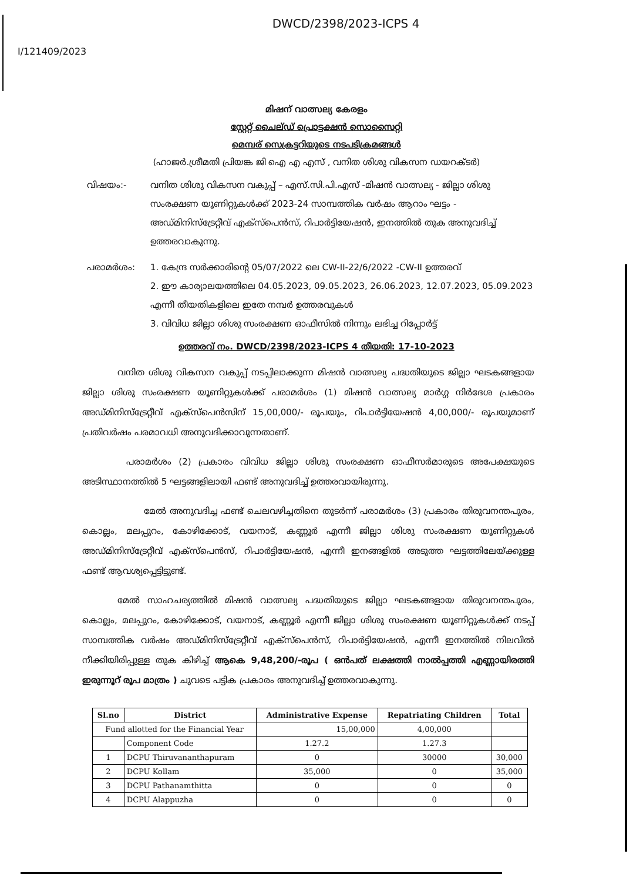DWCD/2398/2023-ICPS 4
I/121409/2023
മിഷന് വാത്സല്യ കേരളം
സ്റ്റേറ്റ് ചൈല്ഡ് പ്രൊട്ടക്ഷൻ സൊസൈറ്റി
മെമ്പര് സെക്രട്ടറിയുടെ നടപടിക്രമങ്ങൾ
(ഹാജർ.ശ്രീമതി പ്രിയങ്ക ജി ഐ എ എസ് , വനിത ശിശു വികസന ഡയറക്ടർ)
വിഷയം:- വനിത ശിശു വികസന വകുപ്പ് – എസ്.സി.പി.എസ് -മിഷൻ വാത്സല്യ - ജില്ലാ ശിശു സംരക്ഷണ യൂണിറ്റുകൾക്ക് 2023-24 സാമ്പത്തിക വർഷം ആറാം ഘട്ടം - അഡ്മിനിസ്ട്രേറ്റീവ് എക്സ്പെൻസ്, റിപാർട്ടിയേഷൻ, ഇനത്തിൽ തുക അനുവദിച്ച് ഉത്തരവാകുന്നു.
പരാമർശം: 1. കേന്ദ്ര സർക്കാരിന്റെ 05/07/2022 ലെ CW-II-22/6/2022 -CW-II ഉത്തരവ്
2. ഈ കാര്യാലയത്തിലെ 04.05.2023, 09.05.2023, 26.06.2023, 12.07.2023, 05.09.2023 എന്നീ തീയതികളിലെ ഇതേ നമ്പർ ഉത്തരവുകൾ
3. വിവിധ ജില്ലാ ശിശു സംരക്ഷണ ഓഫീസിൽ നിന്നും ലഭിച്ച റിപ്പോർട്ട്
ഉത്തരവ് നം. DWCD/2398/2023-ICPS 4 തീയതി: 17-10-2023
    വനിത ശിശു വികസന വകുപ്പ് നടപ്പിലാക്കുന്ന മിഷൻ വാത്സല്യ പദ്ധതിയുടെ ജില്ലാ ഘടകങ്ങളായ ജില്ലാ ശിശു സംരക്ഷണ യൂണിറ്റുകൾക്ക് പരാമർശം (1) മിഷൻ വാത്സല്യ മാർഗ്ഗ നിർദേശ പ്രകാരം അഡ്മിനിസ്ട്രേറ്റീവ് എക്സ്പെൻസിന് 15,00,000/- രൂപയും, റിപാർട്ടിയേഷൻ 4,00,000/- രൂപയുമാണ് പ്രതിവർഷം പരമാവധി അനുവദിക്കാവുന്നതാണ്.
     പരാമർശം (2) പ്രകാരം വിവിധ ജില്ലാ ശിശു സംരക്ഷണ ഓഫീസർമാരുടെ അപേക്ഷയുടെ അടിസ്ഥാനത്തിൽ 5 ഘട്ടങ്ങളിലായി ഫണ്ട് അനുവദിച്ച് ഉത്തരവായിരുന്നു.
       മേൽ അനുവദിച്ച ഫണ്ട് ചെലവഴിച്ചതിനെ തുടർന്ന് പരാമർശം (3) പ്രകാരം തിരുവനന്തപുരം, കൊല്ലം, മലപ്പുറം, കോഴിക്കോട്, വയനാട്, കണ്ണൂർ എന്നീ ജില്ലാ ശിശു സംരക്ഷണ യൂണിറ്റുകൾ അഡ്മിനിസ്ട്രേറ്റീവ് എക്സ്പെൻസ്, റിപാർട്ടിയേഷൻ, എന്നീ ഇനങ്ങളിൽ അടുത്ത ഘട്ടത്തിലേയ്ക്കുള്ള ഫണ്ട് ആവശ്യപ്പെട്ടിട്ടുണ്ട്.
    മേൽ സാഹചര്യത്തിൽ മിഷൻ വാത്സല്യ പദ്ധതിയുടെ ജില്ലാ ഘടകങ്ങളായ തിരുവനന്തപുരം, കൊല്ലം, മലപ്പുറം, കോഴിക്കോട്, വയനാട്, കണ്ണൂർ എന്നീ ജില്ലാ ശിശു സംരക്ഷണ യൂണിറ്റുകൾക്ക് നടപ്പ് സാമ്പത്തിക വർഷം അഡ്മിനിസ്ട്രേറ്റീവ് എക്സ്പെൻസ്, റിപാർട്ടിയേഷൻ, എന്നീ ഇനത്തിൽ നിലവിൽ നീക്കിയിരിപ്പുള്ള തുക കിഴിച്ച് ആകെ 9,48,200/-രൂപ ( ഒൻപത് ലക്ഷത്തി നാൽപ്പത്തി എണ്ണായിരത്തി ഇരുന്നൂറ് രൂപ മാത്രം ) ചുവടെ പട്ടിക പ്രകാരം അനുവദിച്ച് ഉത്തരവാകുന്നു.
| Sl.no | District | Administrative Expense | Repatriating Children | Total |
| --- | --- | --- | --- | --- |
| Fund allotted for the Financial Year | | 15,00,000 | 4,00,000 | |
| | Component Code | 1.27.2 | 1.27.3 | |
| 1 | DCPU Thiruvananthapuram | 0 | 30000 | 30,000 |
| 2 | DCPU Kollam | 35,000 | 0 | 35,000 |
| 3 | DCPU Pathanamthitta | 0 | 0 | 0 |
| 4 | DCPU Alappuzha | 0 | 0 | 0 |